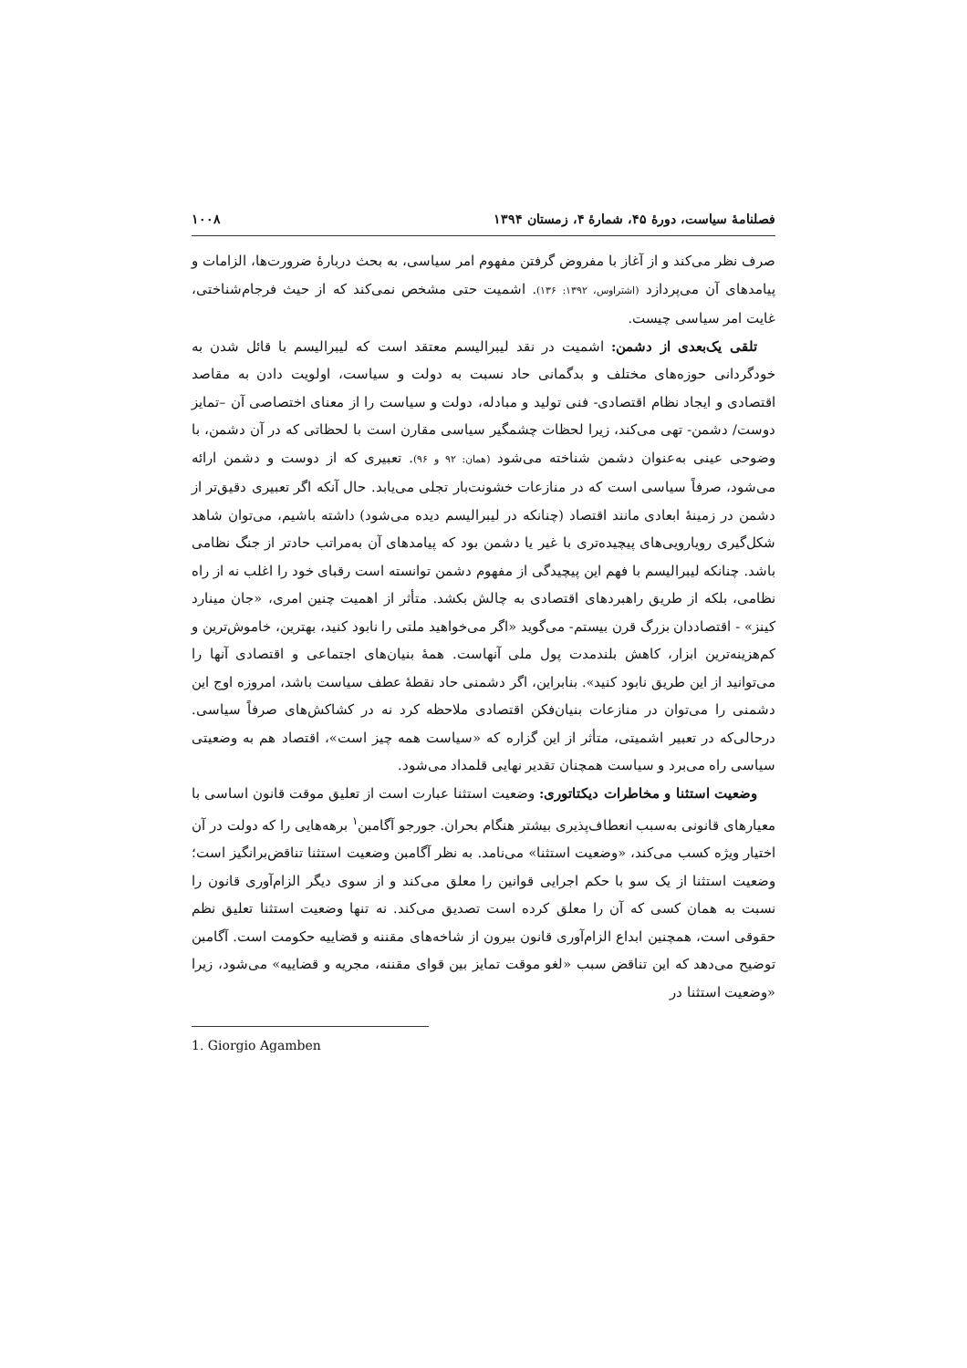فصلنامهٔ سیاست، دورهٔ ۴۵، شمارهٔ ۴، زمستان ۱۳۹۴ ۱۰۰۸
صرف نظر می‌کند و از آغاز با مفروض گرفتن مفهوم امر سیاسی، به بحث دربارهٔ ضرورت‌ها، الزامات و پیامدهای آن می‌پردازد (اشتراوس، ۱۳۹۲: ۱۳۶). اشمیت حتی مشخص نمی‌کند که از حیث فرجام‌شناختی، غایت امر سیاسی چیست.
تلقی یک‌بعدی از دشمن: اشمیت در نقد لیبرالیسم معتقد است که لیبرالیسم با قائل شدن به خودگردانی حوزه‌های مختلف و بدگمانی حاد نسبت به دولت و سیاست، اولویت دادن به مقاصد اقتصادی و ایجاد نظام اقتصادی- فنی تولید و مبادله، دولت و سیاست را از معنای اختصاصی آن –تمایز دوست/ دشمن- تهی می‌کند، زیرا لحظات چشمگیر سیاسی مقارن است با لحظاتی که در آن دشمن، با وضوحی عینی به‌عنوان دشمن شناخته می‌شود (همان: ۹۲ و ۹۶). تعبیری که از دوست و دشمن ارائه می‌شود، صرفاً سیاسی است که در منازعات خشونت‌بار تجلی می‌یابد. حال آنکه اگر تعبیری دقیق‌تر از دشمن در زمینهٔ ابعادی مانند اقتصاد (چنانکه در لیبرالیسم دیده می‌شود) داشته باشیم، می‌توان شاهد شکل‌گیری رویارویی‌های پیچیده‌تری با غیر یا دشمن بود که پیامدهای آن به‌مراتب حادتر از جنگ نظامی باشد. چنانکه لیبرالیسم با فهم این پیچیدگی از مفهوم دشمن توانسته است رقبای خود را اغلب نه از راه نظامی، بلکه از طریق راهبردهای اقتصادی به چالش بکشد. متأثر از اهمیت چنین امری، «جان مینارد کینز» - اقتصاددان بزرگ قرن بیستم- می‌گوید «اگر می‌خواهید ملتی را نابود کنید، بهترین، خاموش‌ترین و کم‌هزینه‌ترین ابزار، کاهش بلندمدت پول ملی آنهاست. همهٔ بنیان‌های اجتماعی و اقتصادی آنها را می‌توانید از این طریق نابود کنید». بنابراین، اگر دشمنی حاد نقطهٔ عطف سیاست باشد، امروزه اوج این دشمنی را می‌توان در منازعات بنیان‌فکن اقتصادی ملاحظه کرد نه در کشاکش‌های صرفاً سیاسی. درحالی‌که در تعبیر اشمیتی، متأثر از این گزاره که «سیاست همه چیز است»، اقتصاد هم به وضعیتی سیاسی راه می‌برد و سیاست همچنان تقدیر نهایی قلمداد می‌شود.
وضعیت استثنا و مخاطرات دیکتاتوری: وضعیت استثنا عبارت است از تعلیق موقت قانون اساسی با معیارهای قانونی به‌سبب انعطاف‌پذیری بیشتر هنگام بحران. جورجو آگامبن<sup>۱</sup> برهه‌هایی را که دولت در آن اختیار ویژه کسب می‌کند، «وضعیت استثنا» می‌نامد. به نظر آگامبن وضعیت استثنا تناقض‌برانگیز است؛ وضعیت استثنا از یک سو با حکم اجرایی قوانین را معلق می‌کند و از سوی دیگر الزام‌آوری قانون را نسبت به همان کسی که آن را معلق کرده است تصدیق می‌کند. نه تنها وضعیت استثنا تعلیق نظم حقوقی است، همچنین ابداع الزام‌آوری قانون بیرون از شاخه‌های مقننه و قضاییه حکومت است. آگامبن توضیح می‌دهد که این تناقض سبب «لغو موقت تمایز بین قوای مقننه، مجریه و قضاییه» می‌شود، زیرا «وضعیت استثنا در
1. Giorgio Agamben